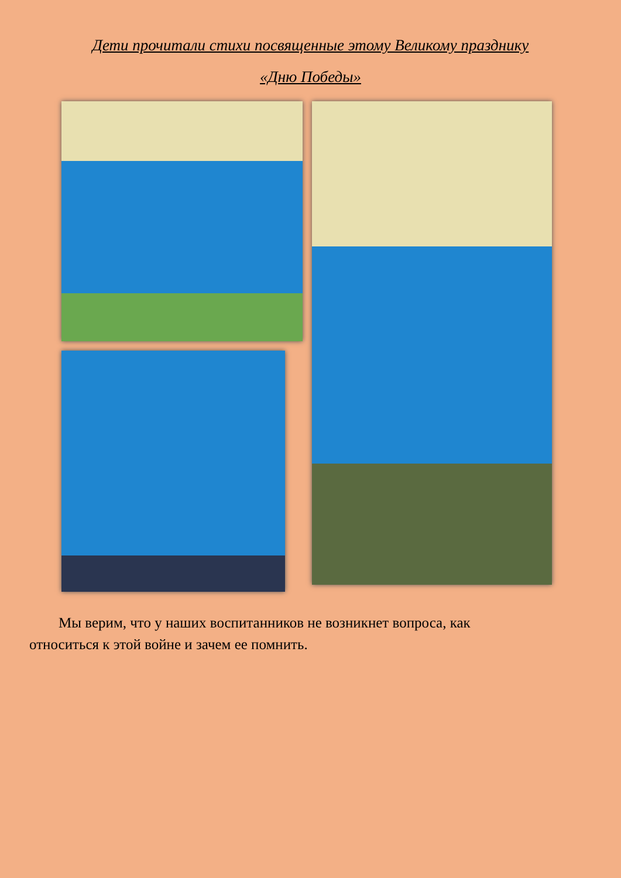Дети прочитали стихи посвященные этому Великому празднику
«Дню Победы»
Мы верим, что у наших воспитанников не возникнет вопроса, как относиться к этой войне и зачем ее помнить.